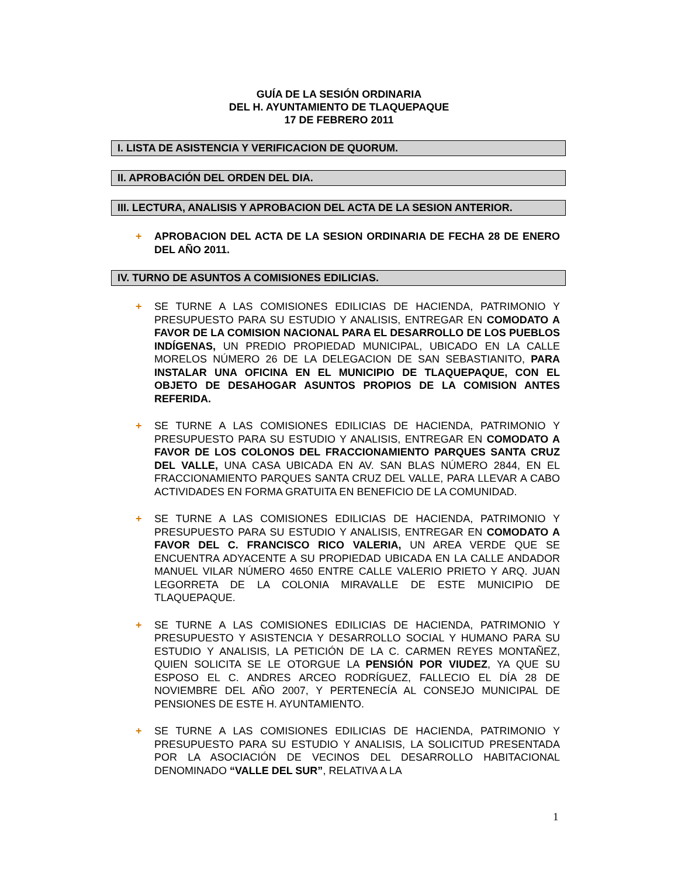GUÍA DE LA SESIÓN ORDINARIA
DEL H. AYUNTAMIENTO DE TLAQUEPAQUE
17 DE FEBRERO 2011
I. LISTA DE ASISTENCIA Y VERIFICACION DE QUORUM.
II. APROBACIÓN DEL ORDEN DEL DIA.
III. LECTURA, ANALISIS Y APROBACION DEL ACTA DE LA SESION ANTERIOR.
+ APROBACION DEL ACTA DE LA SESION ORDINARIA DE FECHA 28 DE ENERO DEL AÑO 2011.
IV. TURNO DE ASUNTOS A COMISIONES EDILICIAS.
+ SE TURNE A LAS COMISIONES EDILICIAS DE HACIENDA, PATRIMONIO Y PRESUPUESTO PARA SU ESTUDIO Y ANALISIS, ENTREGAR EN COMODATO A FAVOR DE LA COMISION NACIONAL PARA EL DESARROLLO DE LOS PUEBLOS INDÍGENAS, UN PREDIO PROPIEDAD MUNICIPAL, UBICADO EN LA CALLE MORELOS NÚMERO 26 DE LA DELEGACION DE SAN SEBASTIANITO, PARA INSTALAR UNA OFICINA EN EL MUNICIPIO DE TLAQUEPAQUE, CON EL OBJETO DE DESAHOGAR ASUNTOS PROPIOS DE LA COMISION ANTES REFERIDA.
+ SE TURNE A LAS COMISIONES EDILICIAS DE HACIENDA, PATRIMONIO Y PRESUPUESTO PARA SU ESTUDIO Y ANALISIS, ENTREGAR EN COMODATO A FAVOR DE LOS COLONOS DEL FRACCIONAMIENTO PARQUES SANTA CRUZ DEL VALLE, UNA CASA UBICADA EN AV. SAN BLAS NÚMERO 2844, EN EL FRACCIONAMIENTO PARQUES SANTA CRUZ DEL VALLE, PARA LLEVAR A CABO ACTIVIDADES EN FORMA GRATUITA EN BENEFICIO DE LA COMUNIDAD.
+ SE TURNE A LAS COMISIONES EDILICIAS DE HACIENDA, PATRIMONIO Y PRESUPUESTO PARA SU ESTUDIO Y ANALISIS, ENTREGAR EN COMODATO A FAVOR DEL C. FRANCISCO RICO VALERIA, UN AREA VERDE QUE SE ENCUENTRA ADYACENTE A SU PROPIEDAD UBICADA EN LA CALLE ANDADOR MANUEL VILAR NÚMERO 4650 ENTRE CALLE VALERIO PRIETO Y ARQ. JUAN LEGORRETA DE LA COLONIA MIRAVALLE DE ESTE MUNICIPIO DE TLAQUEPAQUE.
+ SE TURNE A LAS COMISIONES EDILICIAS DE HACIENDA, PATRIMONIO Y PRESUPUESTO Y ASISTENCIA Y DESARROLLO SOCIAL Y HUMANO PARA SU ESTUDIO Y ANALISIS, LA PETICIÓN DE LA C. CARMEN REYES MONTAÑEZ, QUIEN SOLICITA SE LE OTORGUE LA PENSIÓN POR VIUDEZ, YA QUE SU ESPOSO EL C. ANDRES ARCEO RODRÍGUEZ, FALLECIO EL DÍA 28 DE NOVIEMBRE DEL AÑO 2007, Y PERTENECÍA AL CONSEJO MUNICIPAL DE PENSIONES DE ESTE H. AYUNTAMIENTO.
+ SE TURNE A LAS COMISIONES EDILICIAS DE HACIENDA, PATRIMONIO Y PRESUPUESTO PARA SU ESTUDIO Y ANALISIS, LA SOLICITUD PRESENTADA POR LA ASOCIACIÓN DE VECINOS DEL DESARROLLO HABITACIONAL DENOMINADO “VALLE DEL SUR”, RELATIVA A LA
1